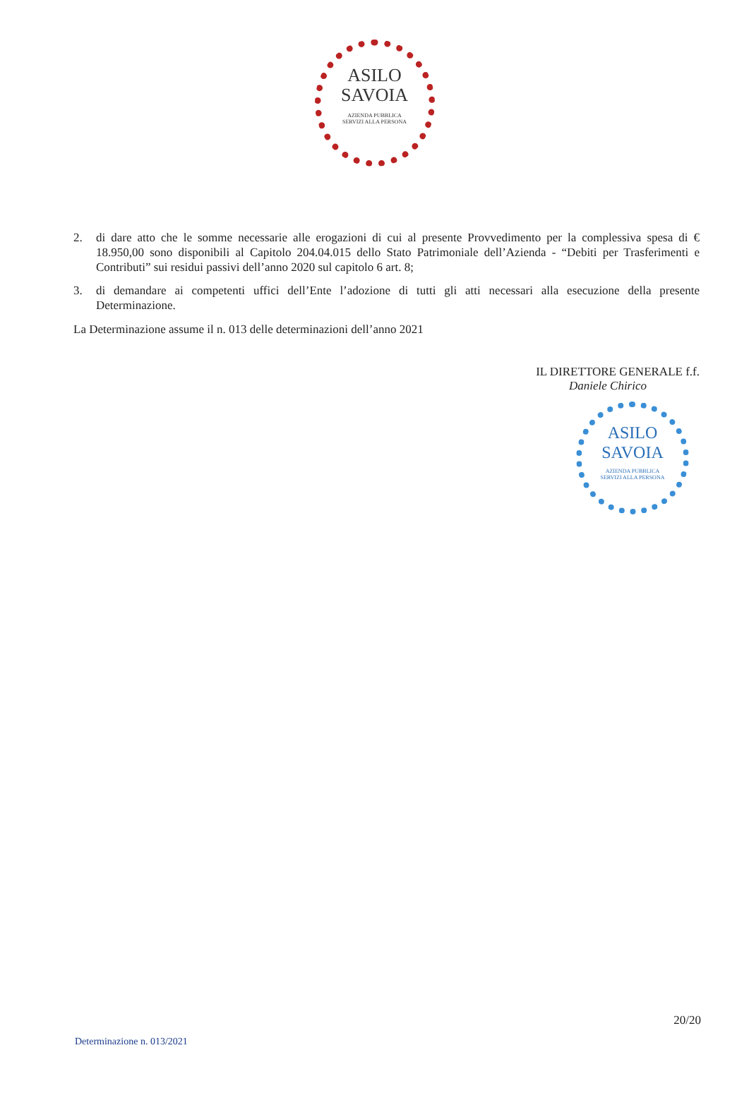ASILO
SAVOIA
AZIENDA PUBBLICA
SERVIZI ALLA PERSONA
2. di dare atto che le somme necessarie alle erogazioni di cui al presente Provvedimento per la complessiva spesa di € 18.950,00 sono disponibili al Capitolo 204.04.015 dello Stato Patrimoniale dell’Azienda - “Debiti per Trasferimenti e Contributi” sui residui passivi dell’anno 2020 sul capitolo 6 art. 8;
3. di demandare ai competenti uffici dell’Ente l’adozione di tutti gli atti necessari alla esecuzione della presente Determinazione.
La Determinazione assume il n. 013 delle determinazioni dell’anno 2021
IL DIRETTORE GENERALE f.f.
Daniele Chirico
ASILO
SAVOIA
AZIENDA PUBBLICA
SERVIZI ALLA PERSONA
20/20
Determinazione n. 013/2021